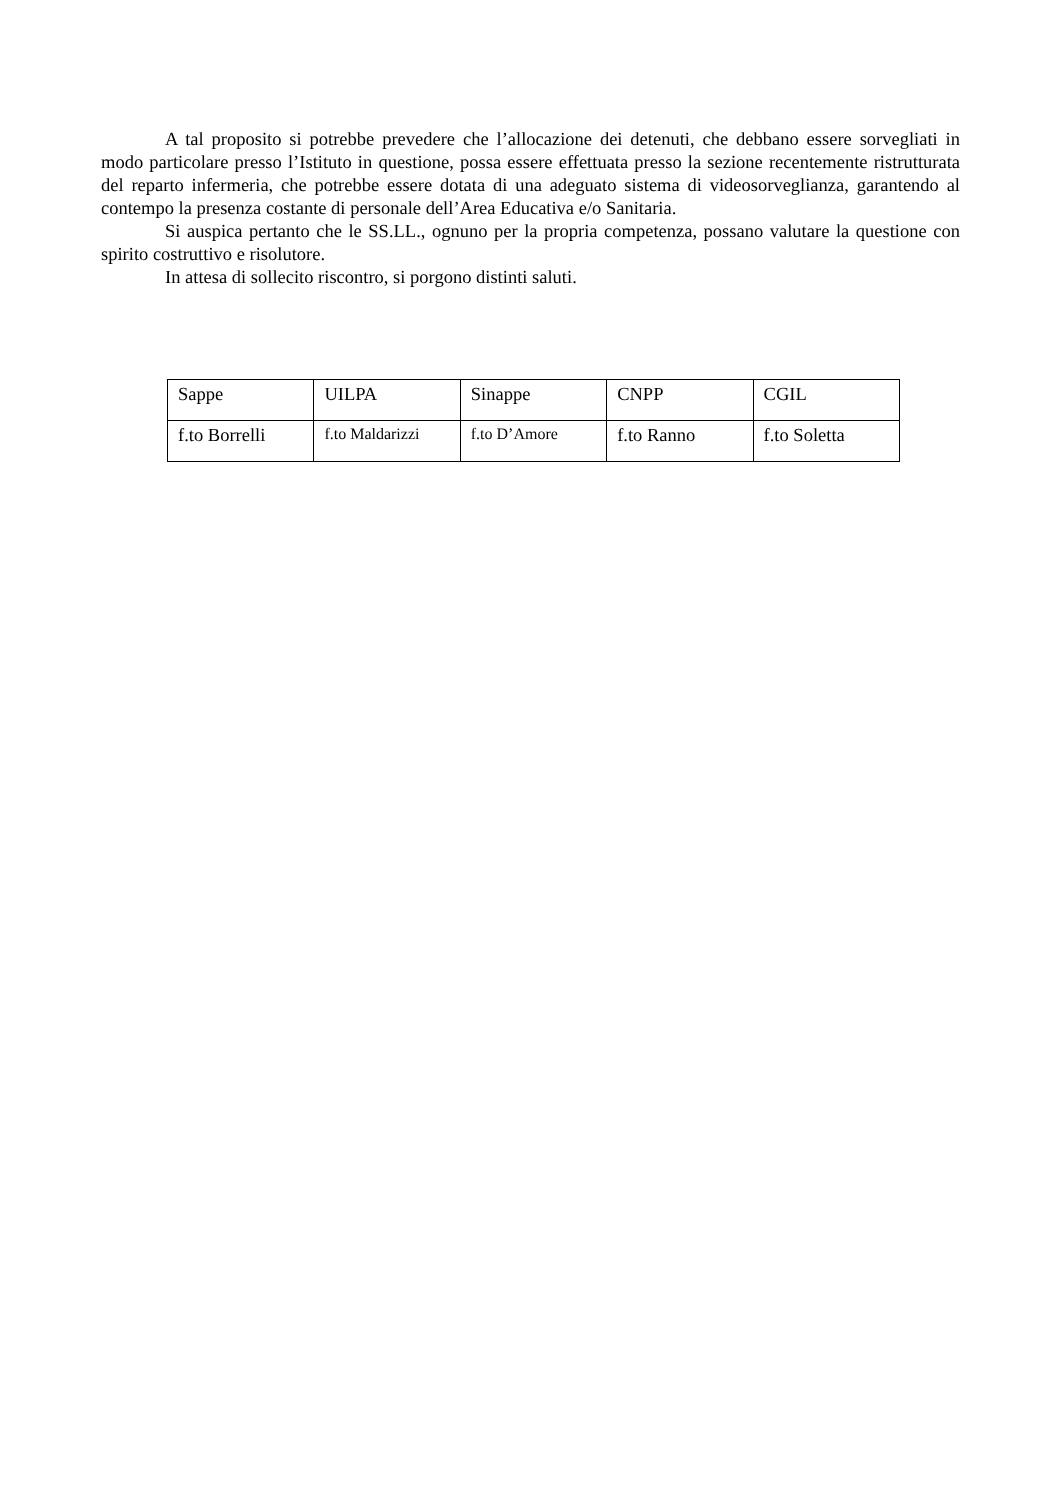A tal proposito si potrebbe prevedere che l’allocazione dei detenuti, che debbano essere sorvegliati in modo particolare presso l’Istituto in questione, possa essere effettuata presso la sezione recentemente ristrutturata del reparto infermeria, che potrebbe essere dotata di una adeguato sistema di videosorveglianza, garantendo al contempo la presenza costante di personale dell’Area Educativa e/o Sanitaria.
Si auspica pertanto che le SS.LL., ognuno per la propria competenza, possano valutare la questione con spirito costruttivo e risolutore.
In attesa di sollecito riscontro, si porgono distinti saluti.
| Sappe | UILPA | Sinappe | CNPP | CGIL |
| f.to Borrelli | f.to Maldarizzi | f.to D’Amore | f.to Ranno | f.to Soletta |